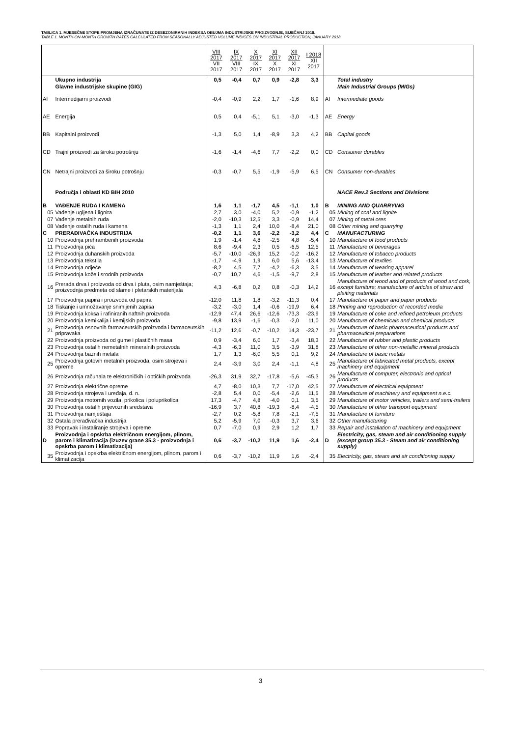TABLICA 1. MJESEČNE STOPE PROMJENA IZRAČUNATE IZ DESEZONIRANIH INDEKSA OBUJMA INDUSTRIJSKE PROIZVODNJE, SIJEČANJ 2018.
TABLE 1. MONTH-ON-MONTH GROWTH RATES CALCULATED FROM SEASONALLY ADJUSTED VOLUME INDICES ON INDUSTRIAL PRODUCTION, JANUARY 2018
| | | VIII 2017 VII 2017 | IX 2017 VIII 2017 | X 2017 IX 2017 | XI 2017 X 2017 | XII 2017 XI 2017 | I 2018 XII 2017 | | |
| --- | --- | --- | --- | --- | --- | --- | --- | --- | --- |
| | Ukupno industrija | 0,5 | -0,4 | 0,7 | 0,9 | -2,8 | 3,3 | | Total industry |
| | Glavne industrijske skupine (GIG) | | | | | | | | Main Industrial Groups (MIGs) |
| AI | Intermedijarni proizvodi | -0,4 | -0,9 | 2,2 | 1,7 | -1,6 | 8,9 | AI | Intermediate goods |
| AE | Energija | 0,5 | 0,4 | -5,1 | 5,1 | -3,0 | -1,3 | AE | Energy |
| BB | Kapitalni proizvodi | -1,3 | 5,0 | 1,4 | -8,9 | 3,3 | 4,2 | BB | Capital goods |
| CD | Trajni proizvodi za široku potrošnju | -1,6 | -1,4 | -4,6 | 7,7 | -2,2 | 0,0 | CD | Consumer durables |
| CN | Netrajni proizvodi za široku potrošnju | -0,3 | -0,7 | 5,5 | -1,9 | -5,9 | 6,5 | CN | Consumer non-durables |
| | Područja i oblasti KD BIH 2010 | | | | | | | | NACE Rev.2 Sections and Divisions |
| B | VAĐENJE RUDA I KAMENA | 1,6 | 1,1 | -1,7 | 4,5 | -1,1 | 1,0 | B | MINING AND QUARRYING |
| 05 | Vađenje ugljena i lignita | 2,7 | 3,0 | -4,0 | 5,2 | -0,9 | -1,2 | 05 | Mining of coal and lignite |
| 07 | Vađenje metalnih ruda | -2,0 | -10,3 | 12,5 | 3,3 | -0,9 | 14,4 | 07 | Mining of metal ores |
| 08 | Vađenje ostalih ruda i kamena | -1,3 | 1,1 | 2,4 | 10,0 | -8,4 | 21,0 | 08 | Other mining and quarrying |
| C | PRERAĐIVAČKA INDUSTRIJA | -0,2 | 1,1 | 3,6 | -2,2 | -3,2 | 4,4 | C | MANUFACTURING |
| 10 | Proizvodnja prehrambenih proizvoda | 1,9 | -1,4 | 4,8 | -2,5 | 4,8 | -5,4 | 10 | Manufacture of food products |
| 11 | Proizvodnja pića | 8,6 | -9,4 | 2,3 | 0,5 | -6,5 | 12,5 | 11 | Manufacture of beverages |
| 12 | Proizvodnja duhanskih proizvoda | -5,7 | -10,0 | -26,9 | 15,2 | -0,2 | -16,2 | 12 | Manufacture of tobacco products |
| 13 | Proizvodnja tekstila | -1,7 | -4,9 | 1,9 | 6,0 | 5,6 | -13,4 | 13 | Manufacture of textiles |
| 14 | Proizvodnja odjeće | -8,2 | 4,5 | 7,7 | -4,2 | -6,3 | 3,5 | 14 | Manufacture of wearing apparel |
| 15 | Proizvodnja kože i srodnih proizvoda | -0,7 | 10,7 | 4,6 | -1,5 | -9,7 | 2,8 | 15 | Manufacture of leather and related products |
| 16 | Prerada drva i proizvoda od drva i pluta, osim namještaja; proizvodnja predmeta od slame i pletarskih materijala | 4,3 | -6,8 | 0,2 | 0,8 | -0,3 | 14,2 | 16 | Manufacture of wood and of products of wood and cork, except furniture; manufacture of articles of straw and plaiting materials |
| 17 | Proizvodnja papira i proizvoda od papira | -12,0 | 11,8 | 1,8 | -3,2 | -11,3 | 0,4 | 17 | Manufacture of paper and paper products |
| 18 | Tiskanje i umnožavanje snimljenih zapisa | -3,2 | -3,0 | 1,4 | -0,6 | -19,9 | 6,4 | 18 | Printing and reproduction of recorded media |
| 19 | Proizvodnja koksa i rafiniranih naftnih proizvoda | -12,9 | 47,4 | 26,6 | -12,6 | -73,3 | -23,9 | 19 | Manufacture of coke and refined petroleum products |
| 20 | Proizvodnja kemikalija i kemijskih proizvoda | -9,8 | 13,9 | -1,6 | -0,3 | -2,0 | 11,0 | 20 | Manufacture of chemicals and chemical products |
| 21 | Proizvodnja osnovnih farmaceutskih proizvoda i farmaceutskih pripravaka | -11,2 | 12,6 | -0,7 | -10,2 | 14,3 | -23,7 | 21 | Manufacture of basic pharmaceutical products and pharmaceutical preparations |
| 22 | Proizvodnja proizvoda od gume i plastičnih masa | 0,9 | -3,4 | 6,0 | 1,7 | -3,4 | 18,3 | 22 | Manufacture of rubber and plastic products |
| 23 | Proizvodnja ostalih nemetalnih mineralnih proizvoda | -4,3 | -6,3 | 11,0 | 3,5 | -3,9 | 31,8 | 23 | Manufacture of other non-metallic mineral products |
| 24 | Proizvodnja baznih metala | 1,7 | 1,3 | -6,0 | 5,5 | 0,1 | 9,2 | 24 | Manufacture of basic metals |
| 25 | Proizvodnja gotovih metalnih proizvoda, osim strojeva i opreme | 2,4 | -3,9 | 3,0 | 2,4 | -1,1 | 4,8 | 25 | Manufacture of fabricated metal products, except machinery and equipment |
| 26 | Proizvodnja računala te elektroničkih i optičkih proizvoda | -26,3 | 31,9 | 32,7 | -17,8 | -5,6 | -45,3 | 26 | Manufacture of computer, electronic and optical products |
| 27 | Proizvodnja električne opreme | 4,7 | -8,0 | 10,3 | 7,7 | -17,0 | 42,5 | 27 | Manufacture of electrical equipment |
| 28 | Proizvodnja strojeva i uređaja, d. n. | -2,8 | 5,4 | 0,0 | -5,4 | -2,6 | 11,5 | 28 | Manufacture of machinery and equipment n.e.c. |
| 29 | Proizvodnja motornih vozila, prikolica i poluprikolica | 17,3 | -4,7 | 4,8 | -4,0 | 0,1 | 3,5 | 29 | Manufacture of motor vehicles, trailers and semi-trailers |
| 30 | Proizvodnja ostalih prijevoznih sredstava | -16,9 | 3,7 | 40,8 | -19,3 | -8,4 | -4,5 | 30 | Manufacture of other transport equipment |
| 31 | Proizvodnja namještaja | -2,7 | 0,2 | -5,8 | 7,8 | -2,1 | -7,5 | 31 | Manufacture of furniture |
| 32 | Ostala prerađivačka industrija | 5,2 | -5,9 | 7,0 | -0,3 | 3,7 | 3,6 | 32 | Other manufacturing |
| 33 | Popravak i instaliranje strojeva i opreme | 0,7 | -7,0 | 0,9 | 2,9 | 1,2 | 1,7 | 33 | Repair and installation of machinery and equipment |
| D | Proizvodnja i opskrba električnom energijom, plinom, parom i klimatizacija (izuzev grane 35.3 - proizvodnja i opskrba parom i klimatizacija) | 0,6 | -3,7 | -10,2 | 11,9 | 1,6 | -2,4 | D | Electricity, gas, steam and air conditioning supply (except group 35.3 - Steam and air conditioning supply) |
| 35 | Proizvodnja i opskrba električnom energijom, plinom, parom i klimatizacija | 0,6 | -3,7 | -10,2 | 11,9 | 1,6 | -2,4 | 35 | Electricity, gas, steam and air conditioning supply |
3